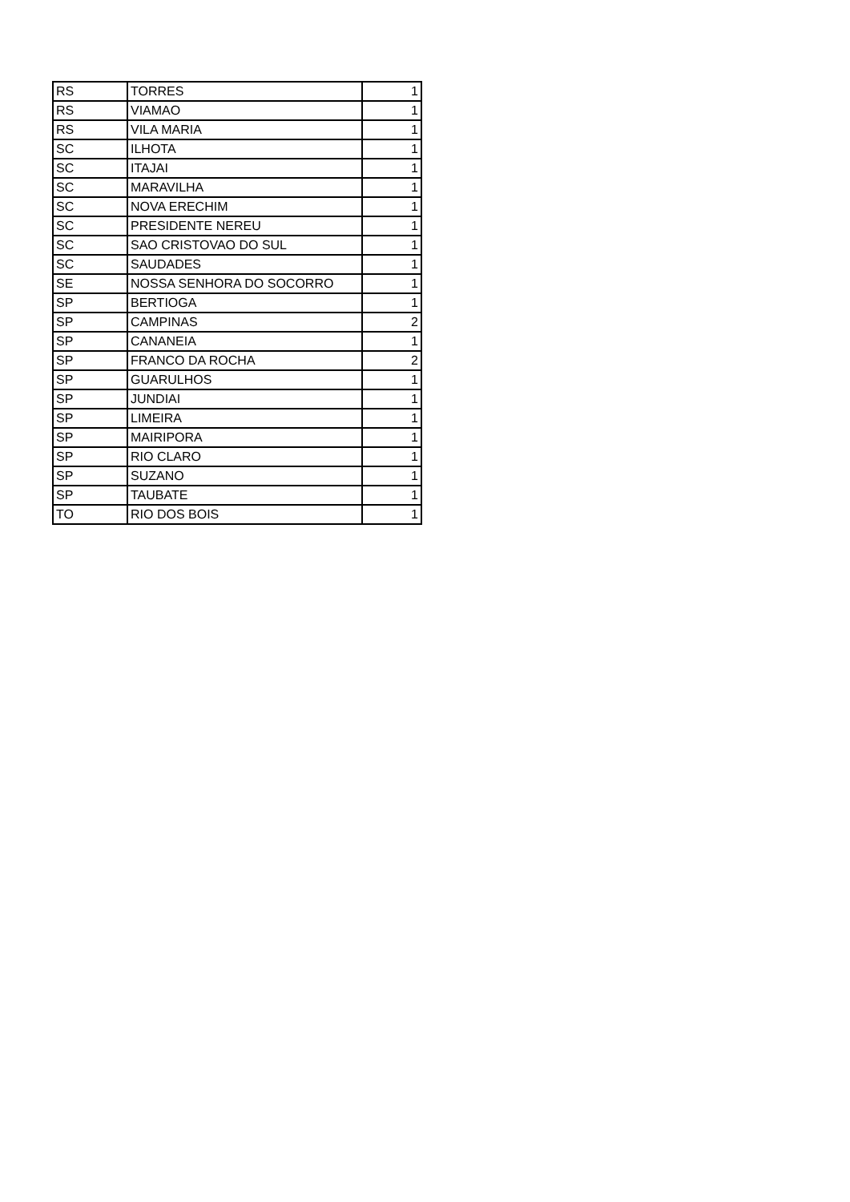| RS | TORRES | 1 |
| RS | VIAMAO | 1 |
| RS | VILA MARIA | 1 |
| SC | ILHOTA | 1 |
| SC | ITAJAI | 1 |
| SC | MARAVILHA | 1 |
| SC | NOVA ERECHIM | 1 |
| SC | PRESIDENTE NEREU | 1 |
| SC | SAO CRISTOVAO DO SUL | 1 |
| SC | SAUDADES | 1 |
| SE | NOSSA SENHORA DO SOCORRO | 1 |
| SP | BERTIOGA | 1 |
| SP | CAMPINAS | 2 |
| SP | CANANEIA | 1 |
| SP | FRANCO DA ROCHA | 2 |
| SP | GUARULHOS | 1 |
| SP | JUNDIAI | 1 |
| SP | LIMEIRA | 1 |
| SP | MAIRIPORA | 1 |
| SP | RIO CLARO | 1 |
| SP | SUZANO | 1 |
| SP | TAUBATE | 1 |
| TO | RIO DOS BOIS | 1 |